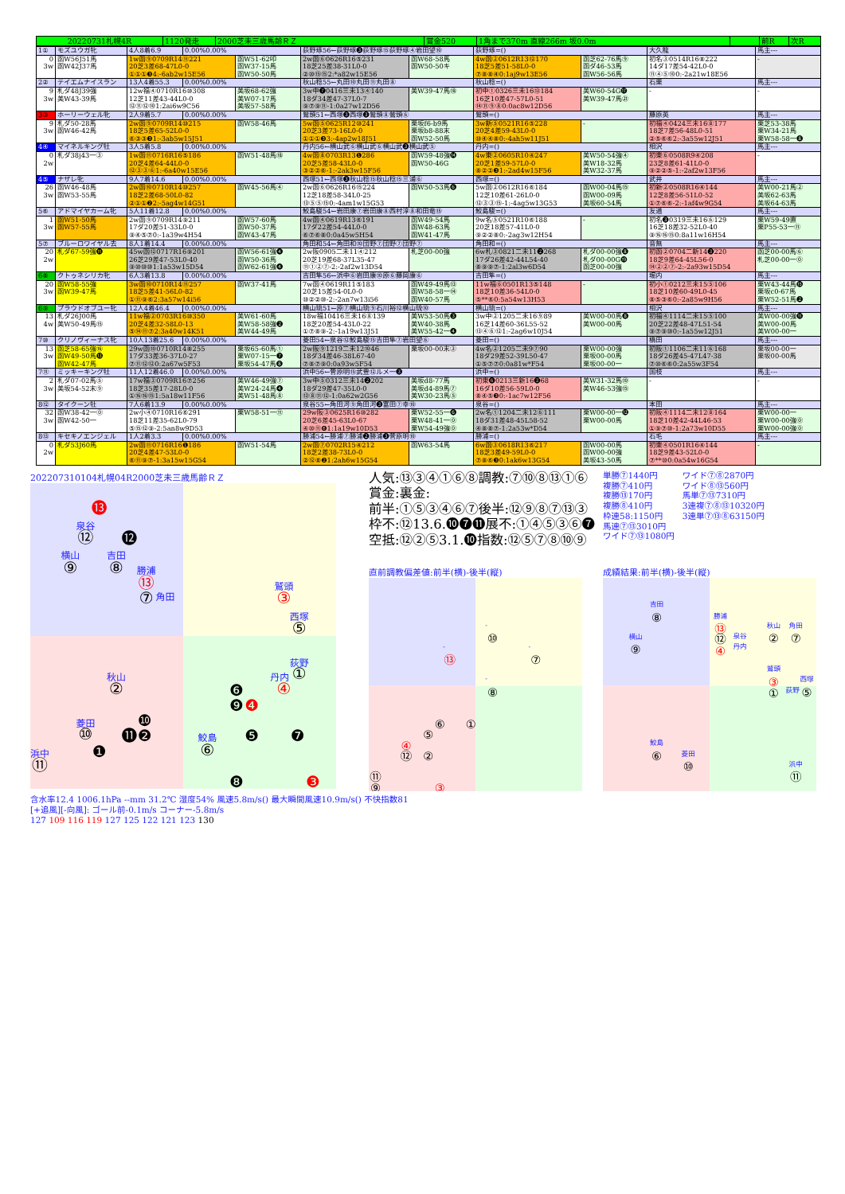| 20220731札幌4R | 1120発走 | 2000芝未三歳馬齢ＲＺ | 賞金520 | 1角まで370m 直線266m 坂0.0m | | 前R | 次R |
| 1① | モズユウガ牝 | 4人8着6.9 | 0.00%0.00% | | 荻野琢56←荻野琢❸荻野琢⑮荻野琢④岩田望⑩ | | 荻野琢=() | | 大久龍 | 馬主--- |
| 0 3w | 函W56J51馬 函W42J37馬 | 1w函⑨0709R14⑪221 20芝3差68-47L0-0 ①①①❸4:-6ab2w15E56 | | 函W51-62叩 函W37-15馬 函W50-50馬 | 2w函⑥0626R16⑤231 18芝25差38-31L0-0 ②⑩⑮⑮2:*a82w15E56 | 函W68-58馬 函W50-50キ | 4w函②0612R13⑫170 18芝5差51-58L0-0 ⑦⑧⑧④0:1aj9w13E56 | 函芝62-76馬⑨ 函ダ46-53馬 函W56-56馬 | 初名③0514R16⑧222 14ダ17差54-42L0-0 ⑪④⑤⑩0:-2a21w18E56 | - |
| 2② | テイエムナイスラン | 13人4着55.3 | 0.00%0.00% | | 秋山稔55←丸田⑩丸田⑪丸田⑧ | | 秋山稔=() | | 石栗 | 馬主--- |
| 9 3w | 札ダ48J39強 美W43-39馬 | 12w福④0710R16⑩308 12芝11差43-44L0-0 ⑫⑪⑫⑩1:2ai6w9C56 | | 美坂68-62強 美W07-17馬 美坂57-58馬 | 3w中❼0416三未13④140 18ダ34差47-37L0-7 ⑨⑦⑨⑪-1:0a27w12D56 | 美W39-47馬⑱ | 初中①0326三未16⑬184 16芝10差47-57L0-51 ⑭⑪⑨⑧0:0ac8w12D56 | 美W60-54G⓱ 美W39-47馬㉑ | - | - |
| 3③ | ホーリーウェル牝 | 2人9着5.7 | 0.00%0.00% | | 鷲頭51←西塚❸西塚❸鷲頭⑧鷲頭⑥ | | 鷲頭=() | | 藤原英 | 馬主--- |
| 9 3w | 札ダ50-28馬 函W46-42馬 | 2w函⑨0709R14⑩215 18芝5差65-52L0-0 ⑥③③❸1:-3ab5w15J51 | | 函W58-46馬 | 5w函⑤0625R12⑩241 20芝3差73-16L0-0 ①①①❸3:-4ap2w18J51 | 栗坂f6-b9馬 栗坂b8-88末 函W52-50馬 | 3w新⑤0521R16⑤228 20芝4差59-43L0-0 ⑩④④⑧0:-4ah5w11J51 | - | 初福④0424三未16⑧177 18芝7差56-48L0-51 ②⑤⑥⑥2:-3a55w12J51 | 栗芝53-38馬 栗W34-21馬 栗W58-58一❽ |
| 4④ | マイネルキング牡 | 3人5着5.8 | 0.00%0.00% | | 丹内56←横山武⑥横山武⑥横山武❸横山武⑤ | | 丹内=() | | 相沢 | 馬主--- |
| 0 2w | 札ダ38j43一③ | 1w函⑪0716R16⑤186 20芝4差64-44L0-0 ⑫③③⑥1:-6a40w15E56 | | 函W51-48馬⑱ | 4w函⑧0703R13❶286 20芝5差58-43L0-0 ③②②⑥-1:-2ak3w15F56 | 函W59-48強⓮ 函W50-46G | 4w東②0605R10④247 20芝1差59-57L0-0 ⑧②②❸1:-2ad4w15F56 | 美W50-54強④ 美W18-32馬 美W32-37馬 | 初東⑥0508R9④208 23芝8差61-41L0-0 ⑨②②⑤-1:-2af2w13F56 | - |
| 4⑤ | ナザレ牝 | 9人7着14.6 | 0.00%0.00% | | 西塚51←西塚❸秋山稔⑮秋山稔⑮三浦⑥ | | 西塚=() | | 武井 | 馬主--- |
| 26 3w | 函W46-48馬 函W53-55馬 | 2w函⑩0710R14⑩257 18芝2差68-50L0-82 ②①①❷2:-5ag4w14G51 | | 函W45-56馬④ | 2w函⑥0626R16⑮224 12芝18差58-34L0-25 ⑬⑤⑤⑮0:-4am1w15G53 | 函W50-53馬❻ | 5w函②0612R16⑥184 12芝10差61-26L0-0 ⑫③③⑮-1:-4ag5w13G53 | 函W00-04馬⑮ 函W00-09馬 美坂60-54馬 | 初新②0508R16④144 12芝8差56-51L0-52 ①⑦⑥⑥-2:-1af4w9G54 | 美W00-21馬② 美坂62-63馬 美坂64-63馬 |
| 5⑥ | アドマイヤカーム牝 | 5人11着12.8 | 0.00%0.00% | | 鮫島駿54←岩田康⑦岩田康⑧西村淳⑧和田竜⑮ | | 鮫島駿=() | | 友道 | 馬主--- |
| 1 3w | 函W51-50馬 函W57-55馬 | 2w函⑨0709R14⑨211 17ダ20差51-33L0-0 ⑨④⑤⑦0:-1a39w4H54 | | 函W57-60馬 函W50-37馬 函W43-47馬 | 4w函④0619R13⑥191 17ダ22差54-44L0-0 ⑥⑦⑥⑧0:0a45w5H54 | 函W49-54馬 函W48-63馬 函W41-47馬 | 9w名⑤0521R10⑥188 20芝18差57-41L0-0 ⑨②②⑧0:-2ag3w12H54 | - | 初名❸0319三未16⑥129 16芝18差32-52L0-40 ⑨⑯⑯⑮0:8a11w16H54 | 栗W59-49直 栗P55-53一⑪ |
| 5⑦ | ブルーロワイヤル去 | 8人1着14.4 | 0.00%0.00% | | 角田和54←角田和⑩団野⑦団野⑦団野⑦ | | 角田和=() | | 音無 | 馬主--- |
| 20 2w | 札ダ67-59強⓫ | 45w函⑫0717R16⑨201 26芝29差47-53L0-40 ⑨⑩⑩⑩1:1a53w15D54 | | 函W56-61強❹ 函W50-36馬 函W62-61強❹ | 2w阪0905二未11④212 20芝19差68-37L35-47 ⑪①②⑦-2:-2af2w13D54 | 札芝00-00強 | 6w札③0821二未11❷268 17ダ26差42-44L54-40 ⑧⑨⑨⑦-1:2al3w6D54 | 札ダ00-00強❽ 札ダ00-00G⓳ 函芝00-00強 | 初函②0704二新14❸220 18芝9差64-45L56-0 ⑭②②⑦-2:-2a93w15D54 | 函芝00-00馬⑥ 札芝00-00一⓪ |
| 6⑧ | クトゥネシリカ牝 | 6人3着13.8 | 0.00%0.00% | | 吉田隼56←浜中⑥岩田康⑩原⑥藤岡康⑥ | | 吉田隼=() | | 堀内 | 馬主--- |
| 20 3w | 函W58-55強 函W39-47馬 | 3w函⑩0710R14⑪257 18芝5差41-56L0-82 ①⑪⑨⑥2:3a57w14i56 | | 函W37-41馬 | 7w函④0619R11⑤183 20芝15差54-0L0-0 ⑩②②⑩-2:-2an7w13i56 | 函W49-49馬⑬ 函W58-58一⑭ 函W40-57馬 | 11w福⑥0501R13⑤148 18芝10差36-54L0-0 ⑤**⑥0:5a54w13H53 | - | 初小①0212三未15⑤106 18芝10差60-49L0-45 ⑧⑤③⑥0:-2a85w9H56 | 栗W43-44馬⓯ 栗坂c0-67馬 栗W52-51馬❷ |
| 6⑨ | プラウドオブユー牝 | 12人4着46.4 | 0.00%0.00% | | 横山琉51←原⑦横山琉⑨石川裕⑫横山琉⑩ | | 横山琉=() | | 相沢 | 馬主--- |
| 13 4w | 札ダ26J00馬 美W50-49馬⑮ | 11w福②0703R16⑩350 20芝4差32-58L0-13 ⑤⑭⑪⑦2:3a40w14K51 | | 美W61-60馬 美W58-58強❷ 美W44-49馬 | 18w福10416三未16⑧139 18芝20差54-43L0-22 ①⑦⑧⑨-2:-1a19w13J51 | 美W53-50馬❸ 美W40-38馬 美W55-42一❹ | 3w中②1205二未16⑨89 16芝14差60-36L55-52 ⑬④⑥⑫1:-2ag6w10J54 | 美W00-00馬❽ 美W00-00馬 | 初福④1114二未15⑤100 20芝22差48-47L51-54 ⑨⑦⑨⑩0:-1a55w12J51 | 美W00-00強⓫ 美W00-00馬 美W00-00一 |
| 7⑩ | クリノヴィーナス牝 | 10人13着25.6 | 0.00%0.00% | | 菱田54←泉谷⑫鮫島駿⑮吉田隼⑦岩田望⑥ | | 菱田=() | | 橋田 | 馬主--- |
| 13 3w | 函芝58-65強⑯ 函W49-50馬⓭ 函W42-47馬 | 29w函⑩0710R14⑧255 17ダ33差36-37L0-27 ⑦⑪⑫⑫0:2a67w5F53 | | 栗坂65-60馬① 栗W07-15一❼ 栗坂54-47馬❽ | 2w阪⑨1219二未12⑩46 18ダ34差46-38L67-40 ⑦⑧⑦⑨0:0a93w5F54 | 栗坂00-00末③ | 4w名②1205二未9⑦90 18ダ29差52-39L50-47 ①⑤⑦⑦0:0a81w*F54 | 栗W00-00強 栗坂00-00馬 栗坂00-00一 | 初阪①1106二未11⑥168 18ダ26差45-47L47-38 ⑦⑩⑥⑥0:2a55w3F54 | 栗坂00-00一 栗坂00-00馬 |
| 7⑪ | ミッキーキング牡 | 11人12着46.0 | 0.00%0.00% | | 浜中56←菅原明⑮武豊⑫ルメ一❸ | | 浜中=() | | 国枝 | 馬主--- |
| 2 3w | 札ダ07-02馬⑤ 美坂54-52末⑨ | 17w福③0709R16⑦256 18芝35差17-28L0-0 ①⑯⑯⑮1:5a18w11F56 | | 美W46-49強⑦ 美W24-24馬❹ 美W51-48馬⑧ | 3w中⑤0312三未14❷202 18ダ29差47-35L0-0 ⑬⑧⑪⑫-1:0a62w2G56 | 美坂d8-77馬 美坂d4-89馬⑦ 美W30-23馬⑤ | 初東❻0213三新16❸68 16ダ10差56-59L0-0 ⑧④⑤❸0:-1ac7w12F56 | 美W31-32馬⑩ 美W46-53強⑮ | - | - |
| 8⑫ | タイクーン牡 | 7人6着13.9 | 0.00%0.00% | | 泉谷55←角田河⑨角田河❸富田⑦幸⑩ | | 泉谷=() | | 本田 | 馬主--- |
| 32 3w | 函W38-42一⓪ 函W42-50一 | 2w小④0710R16⑥291 18芝11差35-62L0-79 ⑤⑮⑫⑨-2:5an8w9D53 | | 栗W58-51一⑪ | 29w阪③0625R16⑩282 20芝6差45-63L0-67 ④⑩⑪❻1:1a19w10D53 | 栗W52-55一❻ 栗W48-41一⓪ 栗W54-49強⓪ | 2w名①1204二未12⑥111 18ダ31差48-45L58-52 ④⑧⑧⑦-1:2a53w*D54 | 栗W00-00一⓬ 栗W00-00馬 | 初阪④1114二未12⑧164 18芝10差42-44L46-53 ①⑨⑦⑩-1:2a73w10D55 | 栗W00-00一 栗W00-00強⓪ 栗W00-00強⓪ |
| 8⑬ | キセキノエンジェル | 1人2着3.3 | 0.00%0.00% | | 勝浦54←勝浦⑦勝浦❷勝浦❸菅原明⑩ | | 勝浦=() | | 石毛 | 馬主--- |
| 0 2w | 札ダ53J60馬 | 2w函⑪0716R16❶186 20芝4差47-53L0-0 ⑥⑪⑨⑦-1:3a15w15G54 | | 函W51-54馬 | 2w函⑦0702R15④212 18芝2差38-73L0-0 ②⑫⑧❷1:2ah6w15G54 | 函W63-54馬 | 6w函③0618R13⑥217 18芝3差49-59L0-0 ⑦⑧⑥❸0:1ak6w13G54 | 函W00-00馬 函W00-00強 美坂43-50馬 | 初東④0501R16④144 18芝9差43-52L0-0 ⑦**⑩0:0a54w16G54 | - |
202207310104札幌04R2000芝未三歳馬齢ＲＺ
⓭
泉谷
⑫
⓬
横山
⑨
吉田
⑧
勝浦
⑬
⑦
角田
鷲頭
③
西塚
⑤
荻野
丹内
①
④
秋山
②
❻
❾
❹
❿
菱田
⑩
⓫
❷
鮫島
⑥
❺
❼
浜中
⑪
❶
❽
❸
人気:⑬③④①⑥⑧調教:⑦⑩⑧⑬①⑥
賞金:裏金:
前半:①⑤③④⑥⑦後半:⑫⑨⑧⑦⑬③
枠不:⑫13.6.❿❼⓫展不:①④⑤③⑥❼
空抵:⑫②⑤3.1.❿指数:⑫⑤⑦⑧⑩⑨
単勝⑦1440円
複勝⑦410円
複勝⑬170円
複勝⑧410円
枠連58:1150円
馬連⑦⑬3010円
ワイド⑦⑬1080円
ワイド⑦⑧2870円
ワイド⑧⑬560円
馬単⑦⑬7310円
3連複⑦⑧⑬10320円
3連単⑦⑬⑧63150円
直前調教偏差値:前半(横)-後半(縦)
-
⑩
-
⑬
-
⑦
-
⑧
⑥
①
⑤
④
②
⑫
⑪
⑨
③
成績結果:前半(横)-後半(縦)
吉田
⑧
横山
⑨
勝浦
⑬
⑫
④
泉谷
丹内
秋山
角田
②
⑦
鷲頭
③
①
西塚
荻野
⑤
鮫島
⑥
菱田
⑩
浜中
⑪
含水率12.4 1006.1hPa --mm 31.2℃ 湿度54% 風速5.8m/s() 最大瞬間風速10.9m/s() 不快指数81
[+追風][-向風]: ゴール前-0.1m/s コーナー-5.8m/s
127 109 116 119 127 125 122 121 123 130